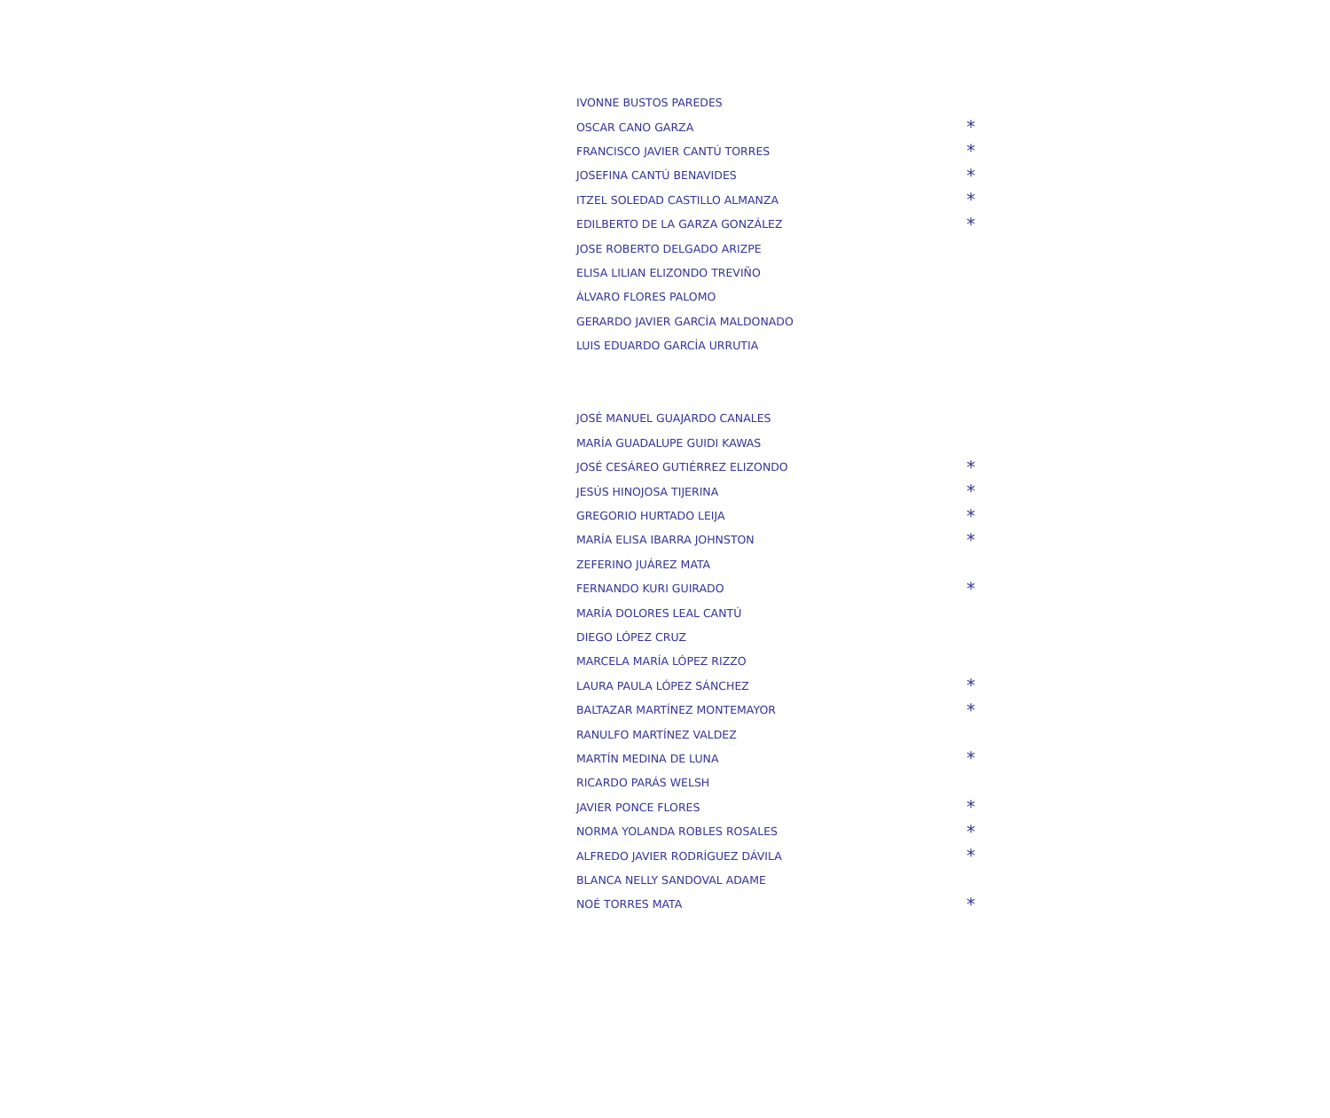| IVONNE BUSTOS PAREDES | |
| OSCAR CANO GARZA | * |
| FRANCISCO JAVIER CANTÚ TORRES | * |
| JOSEFINA CANTÚ BENAVIDES | * |
| ITZEL SOLEDAD CASTILLO ALMANZA | * |
| EDILBERTO DE LA GARZA GONZÁLEZ | * |
| JOSE ROBERTO DELGADO ARIZPE | |
| ELISA LILIAN ELIZONDO TREVIÑO | |
| ÁLVARO FLORES PALOMO | |
| GERARDO JAVIER GARCÍA MALDONADO | |
| LUIS EDUARDO GARCÍA URRUTIA | |
| JOSÉ MANUEL GUAJARDO CANALES | |
| MARÍA GUADALUPE GUIDI KAWAS | |
| JOSÉ CESÁREO GUTIÉRREZ ELIZONDO | * |
| JESÚS HINOJOSA TIJERINA | * |
| GREGORIO HURTADO LEIJA | * |
| MARÍA ELISA IBARRA JOHNSTON | * |
| ZEFERINO JUÁREZ MATA | |
| FERNANDO KURI GUIRADO | * |
| MARÍA DOLORES LEAL CANTÚ | |
| DIEGO LÓPEZ CRUZ | |
| MARCELA MARÍA LÓPEZ RIZZO | |
| LAURA PAULA LÓPEZ SÁNCHEZ | * |
| BALTAZAR MARTÍNEZ MONTEMAYOR | * |
| RANULFO MARTÍNEZ VALDEZ | |
| MARTÍN MEDINA DE LUNA | * |
| RICARDO PARÁS WELSH | |
| JAVIER PONCE FLORES | * |
| NORMA YOLANDA ROBLES ROSALES | * |
| ALFREDO JAVIER RODRÍGUEZ DÁVILA | * |
| BLANCA NELLY SANDOVAL ADAME | |
| NOÉ TORRES MATA | * |